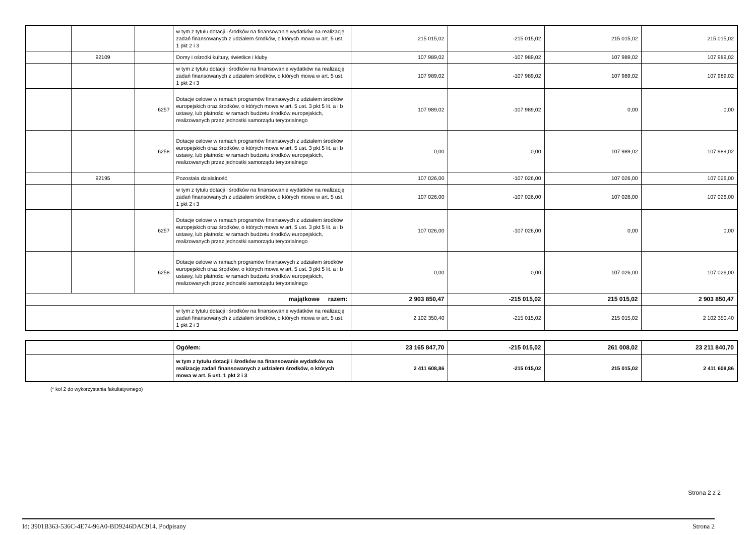| | | | w tym z tytułu dotacji i środków na finansowanie wydatków na realizację zadań finansowanych z udziałem środków, o których mowa w art. 5 ust. 1 pkt 2 i 3 | 215 015,02 | -215 015,02 | 215 015,02 | 215 015,02 |
| | 92109 | | Domy i ośrodki kultury, świetlice i kluby | 107 989,02 | -107 989,02 | 107 989,02 | 107 989,02 |
| | | | w tym z tytułu dotacji i środków na finansowanie wydatków na realizację zadań finansowanych z udziałem środków, o których mowa w art. 5 ust. 1 pkt 2 i 3 | 107 989,02 | -107 989,02 | 107 989,02 | 107 989,02 |
| | | 6257 | Dotacje celowe w ramach programów finansowych z udziałem środków europejskich oraz środków, o których mowa w art. 5 ust. 3 pkt 5 lit. a i b ustawy, lub płatności w ramach budżetu środków europejskich, realizowanych przez jednostki samorządu terytorialnego | 107 989,02 | -107 989,02 | 0,00 | 0,00 |
| | | 6258 | Dotacje celowe w ramach programów finansowych z udziałem środków europejskich oraz środków, o których mowa w art. 5 ust. 3 pkt 5 lit. a i b ustawy, lub płatności w ramach budżetu środków europejskich, realizowanych przez jednostki samorządu terytorialnego | 0,00 | 0,00 | 107 989,02 | 107 989,02 |
| | 92195 | | Pozostała działalność | 107 026,00 | -107 026,00 | 107 026,00 | 107 026,00 |
| | | | w tym z tytułu dotacji i środków na finansowanie wydatków na realizację zadań finansowanych z udziałem środków, o których mowa w art. 5 ust. 1 pkt 2 i 3 | 107 026,00 | -107 026,00 | 107 026,00 | 107 026,00 |
| | | 6257 | Dotacje celowe w ramach programów finansowych z udziałem środków europejskich oraz środków, o których mowa w art. 5 ust. 3 pkt 5 lit. a i b ustawy, lub płatności w ramach budżetu środków europejskich, realizowanych przez jednostki samorządu terytorialnego | 107 026,00 | -107 026,00 | 0,00 | 0,00 |
| | | 6258 | Dotacje celowe w ramach programów finansowych z udziałem środków europejskich oraz środków, o których mowa w art. 5 ust. 3 pkt 5 lit. a i b ustawy, lub płatności w ramach budżetu środków europejskich, realizowanych przez jednostki samorządu terytorialnego | 0,00 | 0,00 | 107 026,00 | 107 026,00 |
| majątkowe razem: | | | | 2 903 850,47 | -215 015,02 | 215 015,02 | 2 903 850,47 |
| | | | w tym z tytułu dotacji i środków na finansowanie wydatków na realizację zadań finansowanych z udziałem środków, o których mowa w art. 5 ust. 1 pkt 2 i 3 | 2 102 350,40 | -215 015,02 | 215 015,02 | 2 102 350,40 |
| | Ogółem: | 23 165 847,70 | -215 015,02 | 261 008,02 | 23 211 840,70 |
| | w tym z tytułu dotacji i środków na finansowanie wydatków na realizację zadań finansowanych z udziałem środków, o których mowa w art. 5 ust. 1 pkt 2 i 3 | 2 411 608,86 | -215 015,02 | 215 015,02 | 2 411 608,86 |
(* kol 2 do wykorzystania fakultatywnego)
Strona 2 z 2
Id: 3901B363-536C-4E74-96A0-BD9246DAC914. Podpisany Strona 2